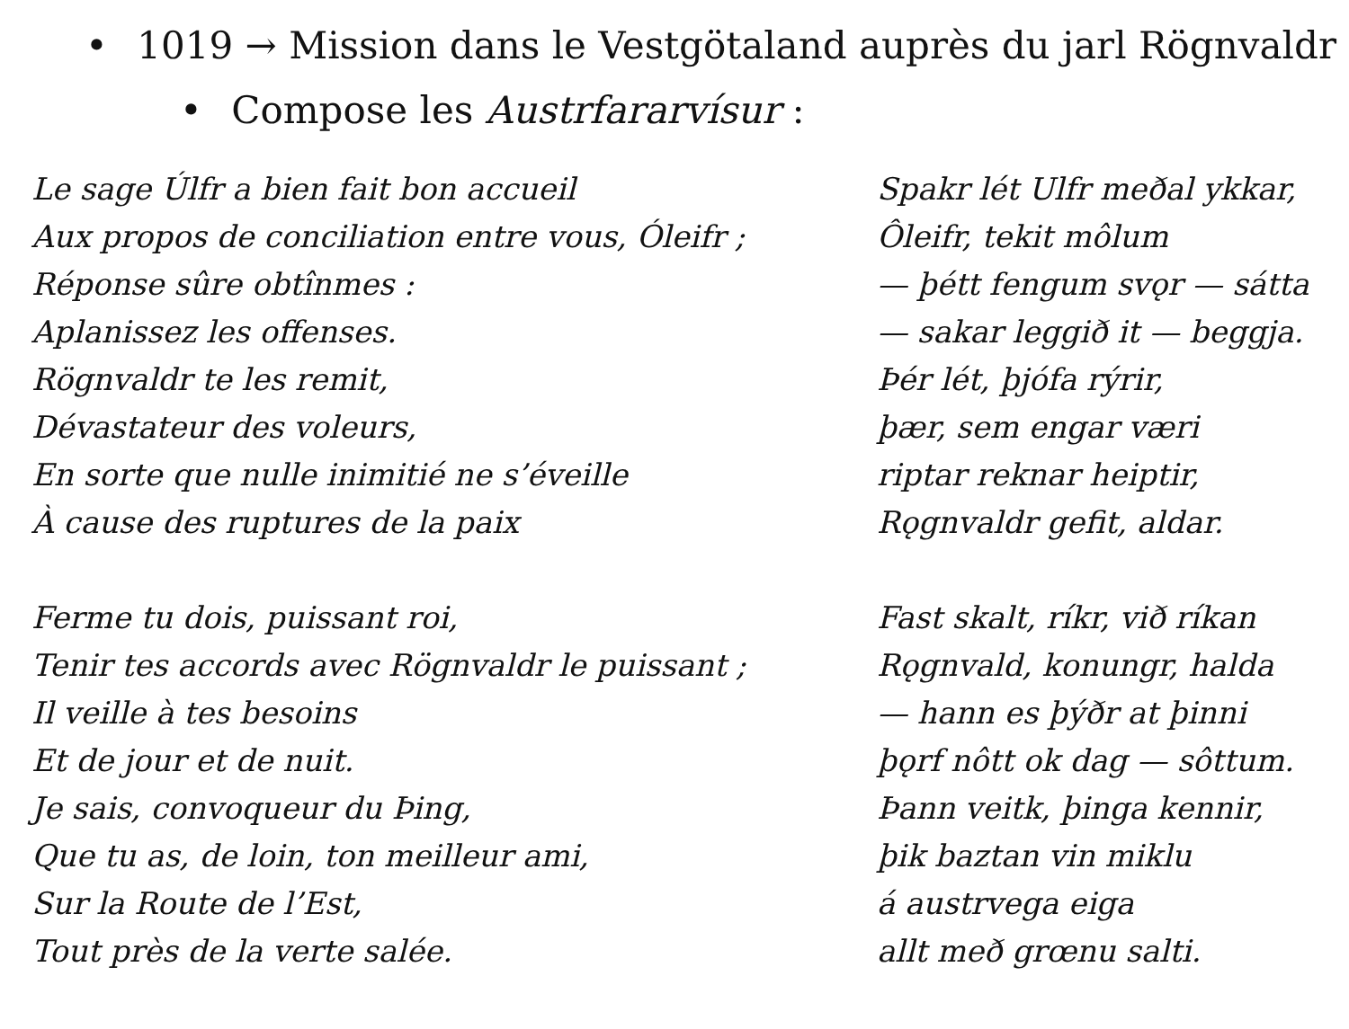• 1019 → Mission dans le Vestgötaland auprès du jarl Rögnvaldr
• Compose les Austrfararvísur :
Le sage Úlfr a bien fait bon accueil
Aux propos de conciliation entre vous, Óleifr ;
Réponse sûre obtînmes :
Aplanissez les offenses.
Rögnvaldr te les remit,
Dévastateur des voleurs,
En sorte que nulle inimitié ne s’éveille
À cause des ruptures de la paix
Ferme tu dois, puissant roi,
Tenir tes accords avec Rögnvaldr le puissant ;
Il veille à tes besoins
Et de jour et de nuit.
Je sais, convoqueur du Þing,
Que tu as, de loin, ton meilleur ami,
Sur la Route de l’Est,
Tout près de la verte salée.
Spakr lét Ulfr meðal ykkar,
Ôleifr, tekit môlum
— þétt fengum svǫr — sátta
— sakar leggið it — beggja.
Þér lét, þjófa rýrir,
þær, sem engar væri
riptar reknar heiptir,
Rǫgnvaldr gefit, aldar.
Fast skalt, ríkr, við ríkan
Rǫgnvald, konungr, halda
— hann es þýðr at þinni
þǫrf nôtt ok dag — sôttum.
Þann veitk, þinga kennir,
þik baztan vin miklu
á austrvega eiga
allt með grœnu salti.